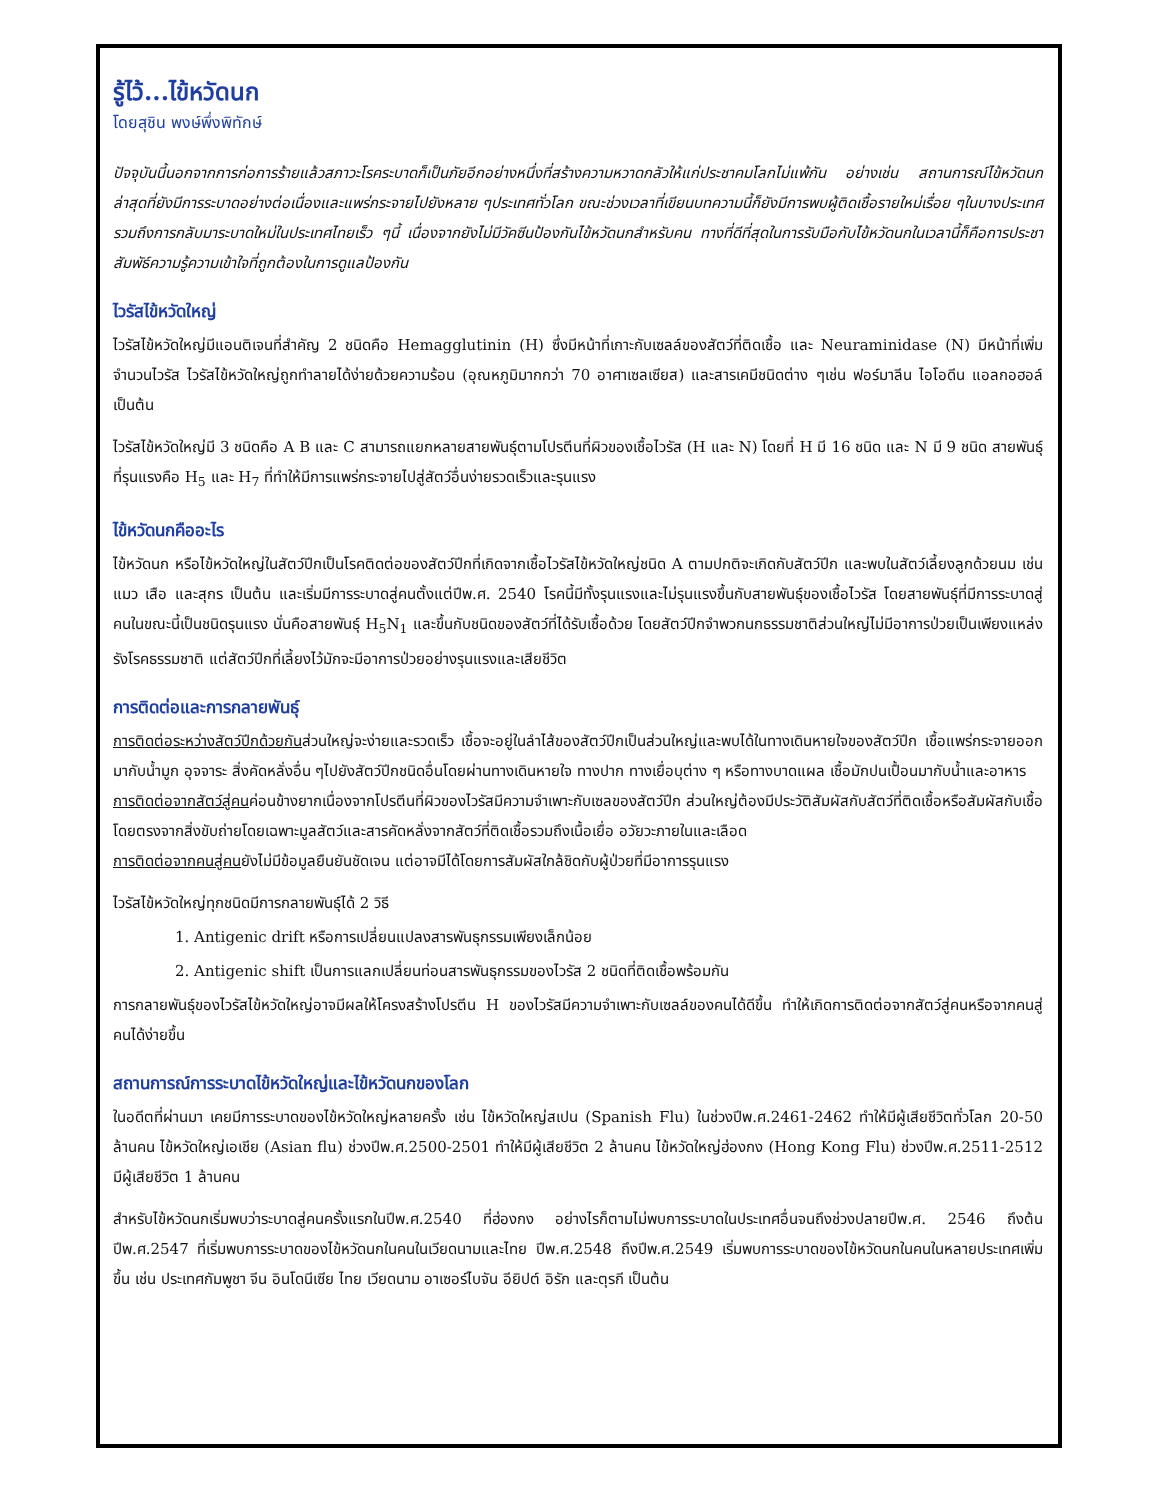รู้ไว้...ไข้หวัดนก
โดยสุชิน พงษ์พึ่งพิทักษ์
ปัจจุบันนี้นอกจากการก่อการร้ายแล้วสภาวะโรคระบาดก็เป็นภัยอีกอย่างหนึ่งที่สร้างความหวาดกลัวให้แก่ประชาคมโลกไม่แพ้กัน อย่างเช่น สถานการณ์ไข้หวัดนกล่าสุดที่ยังมีการระบาดอย่างต่อเนื่องและแพร่กระจายไปยังหลาย ๆประเทศทั่วโลก ขณะช่วงเวลาที่เขียนบทความนี้ก็ยังมีการพบผู้ติดเชื้อรายใหม่เรื่อย ๆในบางประเทศรวมถึงการกลับมาระบาดใหม่ในประเทศไทยเร็ว ๆนี้ เนื่องจากยังไม่มีวัคซีนป้องกันไข้หวัดนกสำหรับคน ทางที่ดีที่สุดในการรับมือกับไข้หวัดนกในเวลานี้ก็คือการประชาสัมพัธ์ความรู้ความเข้าใจที่ถูกต้องในการดูแลป้องกัน
ไวรัสไข้หวัดใหญ่
ไวรัสไข้หวัดใหญ่มีแอนติเจนที่สำคัญ 2 ชนิดคือ Hemagglutinin (H) ซึ่งมีหน้าที่เกาะกับเซลล์ของสัตว์ที่ติดเชื้อ และ Neuraminidase (N) มีหน้าที่เพิ่มจำนวนไวรัส ไวรัสไข้หวัดใหญ่ถูกทำลายได้ง่ายด้วยความร้อน (อุณหภูมิมากกว่า 70 อาศาเซลเซียส) และสารเคมีชนิดต่าง ๆเช่น ฟอร์มาลีน ไอโอดีน แอลกอฮอล์ เป็นต้น
ไวรัสไข้หวัดใหญ่มี 3 ชนิดคือ A B และ C สามารถแยกหลายสายพันธุ์ตามโปรตีนที่ผิวของเชื้อไวรัส (H และ N) โดยที่ H มี 16 ชนิด และ N มี 9 ชนิด สายพันธุ์ที่รุนแรงคือ H<sub>5</sub> และ H<sub>7</sub> ที่ทำให้มีการแพร่กระจายไปสู่สัตว์อื่นง่ายรวดเร็วและรุนแรง
ไข้หวัดนกคืออะไร
ไข้หวัดนก หรือไข้หวัดใหญ่ในสัตว์ปีกเป็นโรคติดต่อของสัตว์ปีกที่เกิดจากเชื้อไวรัสไข้หวัดใหญ่ชนิด A ตามปกติจะเกิดกับสัตว์ปีก และพบในสัตว์เลี้ยงลูกด้วยนม เช่น แมว เสือ และสุกร เป็นต้น และเริ่มมีการระบาดสู่คนตั้งแต่ปีพ.ศ. 2540 โรคนี้มีทั้งรุนแรงและไม่รุนแรงขึ้นกับสายพันธุ์ของเชื้อไวรัส โดยสายพันธุ์ที่มีการระบาดสู่คนในขณะนี้เป็นชนิดรุนแรง นั่นคือสายพันธุ์ H<sub>5</sub>N<sub>1</sub> และขึ้นกับชนิดของสัตว์ที่ได้รับเชื้อด้วย โดยสัตว์ปีกจำพวกนกธรรมชาติส่วนใหญ่ไม่มีอาการป่วยเป็นเพียงแหล่งรังโรคธรรมชาติ แต่สัตว์ปีกที่เลี้ยงไว้มักจะมีอาการป่วยอย่างรุนแรงและเสียชีวิต
การติดต่อและการกลายพันธุ์
การติดต่อระหว่างสัตว์ปีกด้วยกันส่วนใหญ่จะง่ายและรวดเร็ว เชื้อจะอยู่ในลำไส้ของสัตว์ปีกเป็นส่วนใหญ่และพบได้ในทางเดินหายใจของสัตว์ปีก เชื้อแพร่กระจายออกมากับน้ำมูก อุจจาระ สิ่งคัดหลั่งอื่น ๆไปยังสัตว์ปีกชนิดอื่นโดยผ่านทางเดินหายใจ ทางปาก ทางเยื่อบุต่าง ๆ หรือทางบาดแผล เชื้อมักปนเปื้อนมากับน้ำและอาหาร
การติดต่อจากสัตว์สู่คนค่อนข้างยากเนื่องจากโปรตีนที่ผิวของไวรัสมีความจำเพาะกับเซลของสัตว์ปีก ส่วนใหญ่ต้องมีประวัติสัมผัสกับสัตว์ที่ติดเชื้อหรือสัมผัสกับเชื้อโดยตรงจากสิ่งขับถ่ายโดยเฉพาะมูลสัตว์และสารคัดหลั่งจากสัตว์ที่ติดเชื้อรวมถึงเนื้อเยื่อ อวัยวะภายในและเลือด
การติดต่อจากคนสู่คนยังไม่มีข้อมูลยืนยันชัดเจน แต่อาจมีได้โดยการสัมผัสใกล้ชิดกับผู้ป่วยที่มีอาการรุนแรง
ไวรัสไข้หวัดใหญ่ทุกชนิดมีการกลายพันธุ์ได้ 2 วิธี
1. Antigenic drift หรือการเปลี่ยนแปลงสารพันธุกรรมเพียงเล็กน้อย
2. Antigenic shift เป็นการแลกเปลี่ยนท่อนสารพันธุกรรมของไวรัส 2 ชนิดที่ติดเชื้อพร้อมกัน
การกลายพันธุ์ของไวรัสไข้หวัดใหญ่อาจมีผลให้โครงสร้างโปรตีน H ของไวรัสมีความจำเพาะกับเซลล์ของคนได้ดีขึ้น ทำให้เกิดการติดต่อจากสัตว์สู่คนหรือจากคนสู่คนได้ง่ายขึ้น
สถานการณ์การระบาดไข้หวัดใหญ่และไข้หวัดนกของโลก
ในอดีตที่ผ่านมา เคยมีการระบาดของไข้หวัดใหญ่หลายครั้ง เช่น ไข้หวัดใหญ่สเปน (Spanish Flu) ในช่วงปีพ.ศ.2461-2462 ทำให้มีผู้เสียชีวิตทั่วโลก 20-50 ล้านคน ไข้หวัดใหญ่เอเชีย (Asian flu) ช่วงปีพ.ศ.2500-2501 ทำให้มีผู้เสียชีวิต 2 ล้านคน ไข้หวัดใหญ่ฮ่องกง (Hong Kong Flu) ช่วงปีพ.ศ.2511-2512 มีผู้เสียชีวิต 1 ล้านคน
สำหรับไข้หวัดนกเริ่มพบว่าระบาดสู่คนครั้งแรกในปีพ.ศ.2540 ที่ฮ่องกง อย่างไรก็ตามไม่พบการระบาดในประเทศอื่นจนถึงช่วงปลายปีพ.ศ. 2546 ถึงต้นปีพ.ศ.2547 ที่เริ่มพบการระบาดของไข้หวัดนกในคนในเวียดนามและไทย ปีพ.ศ.2548 ถึงปีพ.ศ.2549 เริ่มพบการระบาดของไข้หวัดนกในคนในหลายประเทศเพิ่มขึ้น เช่น ประเทศกัมพูชา จีน อินโดนีเซีย ไทย เวียดนาม อาเซอร์ไบจัน อียิปต์ อิรัก และตุรกี เป็นต้น